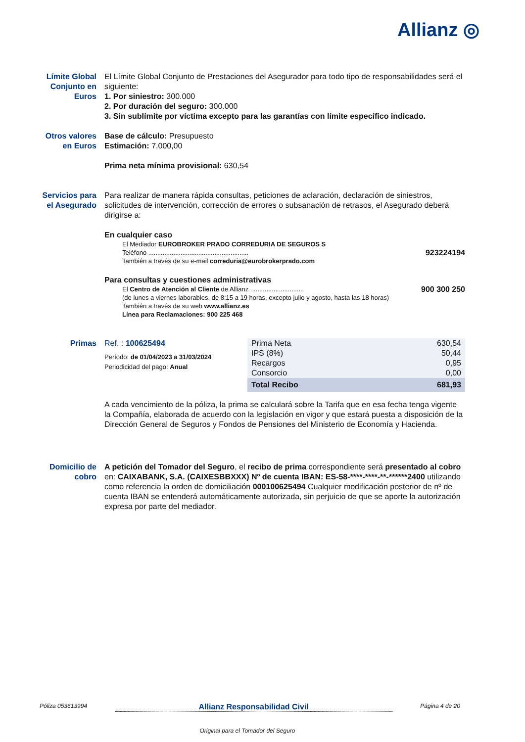Allianz ◎
Límite Global Conjunto en Euros
El Límite Global Conjunto de Prestaciones del Asegurador para todo tipo de responsabilidades será el siguiente:
1. Por siniestro: 300.000
2. Por duración del seguro: 300.000
3. Sin sublímite por víctima excepto para las garantías con límite específico indicado.
Otros valores en Euros
Base de cálculo: Presupuesto
Estimación: 7.000,00
Prima neta mínima provisional: 630,54
Servicios para el Asegurado
Para realizar de manera rápida consultas, peticiones de aclaración, declaración de siniestros, solicitudes de intervención, corrección de errores o subsanación de retrasos, el Asegurado deberá dirigirse a:
En cualquier caso
El Mediador EUROBROKER PRADO CORREDURIA DE SEGUROS S
Teléfono ........................................................ 923224194
También a través de su e-mail correduria@eurobrokerprado.com
Para consultas y cuestiones administrativas
El Centro de Atención al Cliente de Allianz .............................. 900 300 250
(de lunes a viernes laborables, de 8:15 a 19 horas, excepto julio y agosto, hasta las 18 horas)
También a través de su web www.allianz.es
Línea para Reclamaciones: 900 225 468
Primas Ref. : 100625494
Período: de 01/04/2023 a 31/03/2024
Periodicidad del pago: Anual
| Prima Neta | 630,54 |
| IPS (8%) | 50,44 |
| Recargos | 0,95 |
| Consorcio | 0,00 |
| Total Recibo | 681,93 |
A cada vencimiento de la póliza, la prima se calculará sobre la Tarifa que en esa fecha tenga vigente la Compañía, elaborada de acuerdo con la legislación en vigor y que estará puesta a disposición de la Dirección General de Seguros y Fondos de Pensiones del Ministerio de Economía y Hacienda.
Domicilio de cobro
A petición del Tomador del Seguro, el recibo de prima correspondiente será presentado al cobro en: CAIXABANK, S.A. (CAIXESBBXXX) Nº de cuenta IBAN: ES-58-****-****-**-******2400 utilizando como referencia la orden de domiciliación 000100625494 Cualquier modificación posterior de nº de cuenta IBAN se entenderá automáticamente autorizada, sin perjuicio de que se aporte la autorización expresa por parte del mediador.
Póliza 053613994 Allianz Responsabilidad Civil Página 4 de 20
Original para el Tomador del Seguro